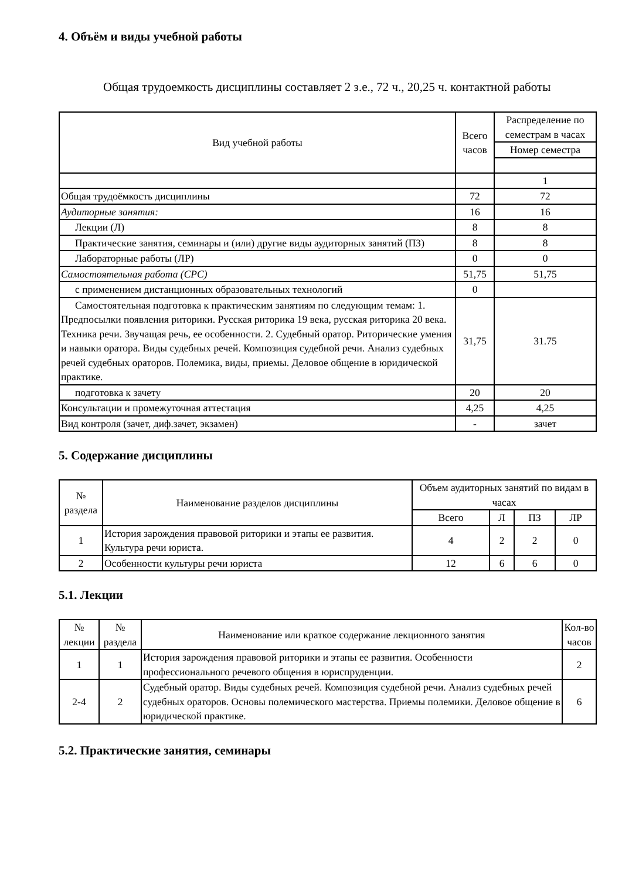4. Объём и виды учебной работы
Общая трудоемкость дисциплины составляет 2 з.е., 72 ч., 20,25 ч. контактной работы
| Вид учебной работы | Всего часов | Распределение по семестрам в часах |
| --- | --- | --- |
| | | Номер семестра |
| | | 1 |
| Общая трудоёмкость дисциплины | 72 | 72 |
| Аудиторные занятия: | 16 | 16 |
| Лекции (Л) | 8 | 8 |
| Практические занятия, семинары и (или) другие виды аудиторных занятий (ПЗ) | 8 | 8 |
| Лабораторные работы (ЛР) | 0 | 0 |
| Самостоятельная работа (СРС) | 51,75 | 51,75 |
| с применением дистанционных образовательных технологий | 0 | |
| Самостоятельная подготовка к практическим занятиям по следующим темам: 1. Предпосылки появления риторики. Русская риторика 19 века, русская риторика 20 века. Техника речи. Звучащая речь, ее особенности. 2. Судебный оратор. Риторические умения и навыки оратора. Виды судебных речей. Композиция судебной речи. Анализ судебных речей судебных ораторов. Полемика, виды, приемы. Деловое общение в юридической практике. | 31,75 | 31.75 |
| подготовка к зачету | 20 | 20 |
| Консультации и промежуточная аттестация | 4,25 | 4,25 |
| Вид контроля (зачет, диф.зачет, экзамен) | - | зачет |
5. Содержание дисциплины
| № раздела | Наименование разделов дисциплины | Объем аудиторных занятий по видам в часах | | | |
| --- | --- | --- | --- | --- | --- |
| | | Всего | Л | ПЗ | ЛР |
| 1 | История зарождения правовой риторики и этапы ее развития. Культура речи юриста. | 4 | 2 | 2 | 0 |
| 2 | Особенности культуры речи юриста | 12 | 6 | 6 | 0 |
5.1. Лекции
| № лекции | № раздела | Наименование или краткое содержание лекционного занятия | Кол-во часов |
| --- | --- | --- | --- |
| 1 | 1 | История зарождения правовой риторики и этапы ее развития. Особенности профессионального речевого общения в юриспруденции. | 2 |
| 2-4 | 2 | Судебный оратор. Виды судебных речей. Композиция судебной речи. Анализ судебных речей судебных ораторов. Основы полемического мастерства. Приемы полемики. Деловое общение в юридической практике. | 6 |
5.2. Практические занятия, семинары